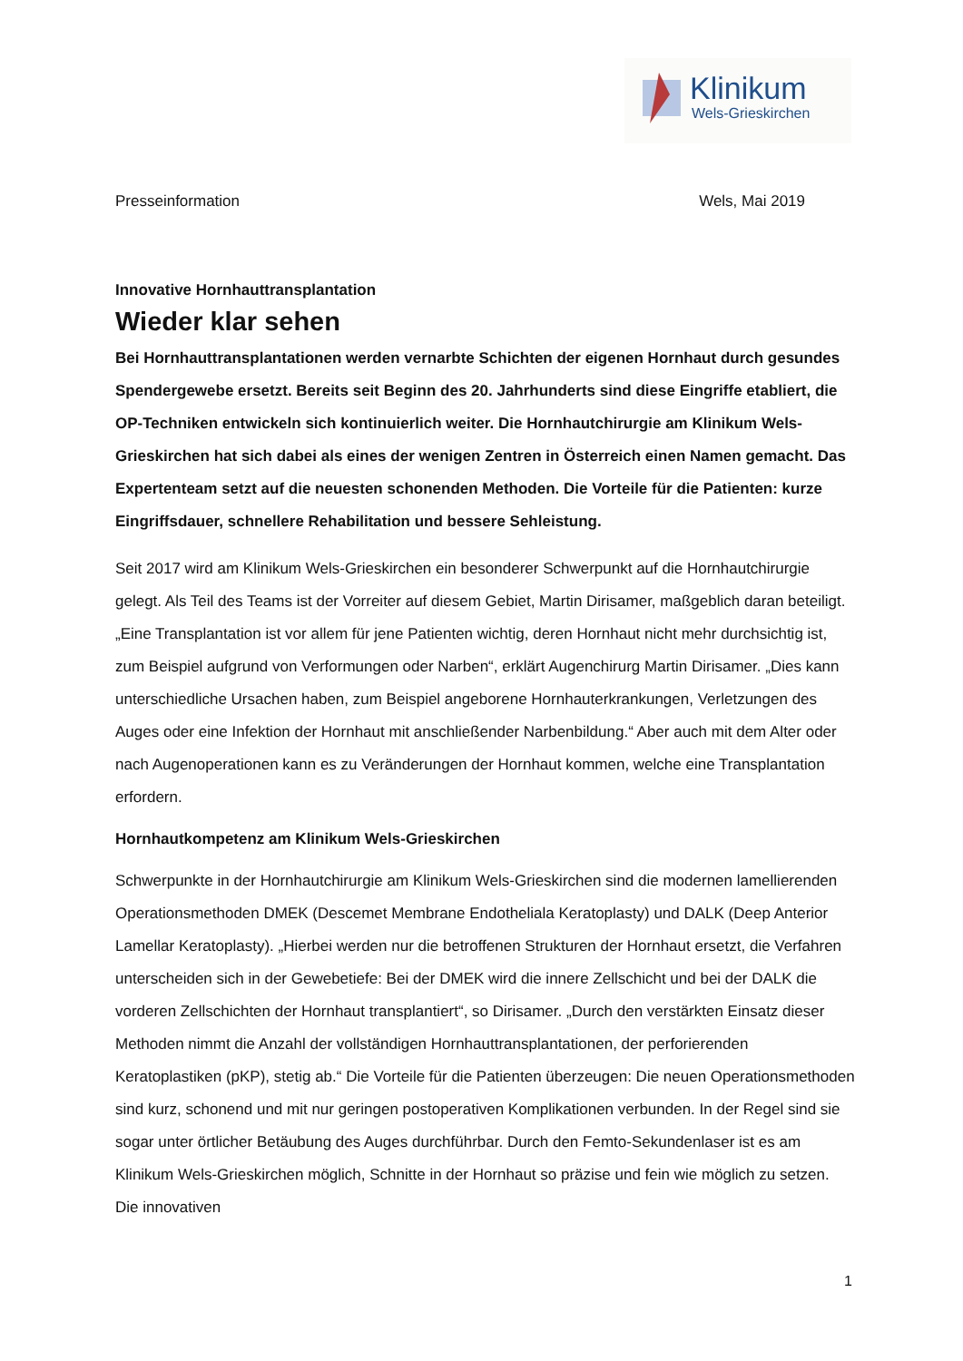Klinikum
Wels-Grieskirchen
Presseinformation Wels, Mai 2019
Innovative Hornhauttransplantation
Wieder klar sehen
Bei Hornhauttransplantationen werden vernarbte Schichten der eigenen Hornhaut durch gesundes Spendergewebe ersetzt. Bereits seit Beginn des 20. Jahrhunderts sind diese Eingriffe etabliert, die OP-Techniken entwickeln sich kontinuierlich weiter. Die Hornhautchirurgie am Klinikum Wels-Grieskirchen hat sich dabei als eines der wenigen Zentren in Österreich einen Namen gemacht. Das Expertenteam setzt auf die neuesten schonenden Methoden. Die Vorteile für die Patienten: kurze Eingriffsdauer, schnellere Rehabilitation und bessere Sehleistung.
Seit 2017 wird am Klinikum Wels-Grieskirchen ein besonderer Schwerpunkt auf die Hornhautchirurgie gelegt. Als Teil des Teams ist der Vorreiter auf diesem Gebiet, Martin Dirisamer, maßgeblich daran beteiligt. „Eine Transplantation ist vor allem für jene Patienten wichtig, deren Hornhaut nicht mehr durchsichtig ist, zum Beispiel aufgrund von Verformungen oder Narben“, erklärt Augenchirurg Martin Dirisamer. „Dies kann unterschiedliche Ursachen haben, zum Beispiel angeborene Hornhauterkrankungen, Verletzungen des Auges oder eine Infektion der Hornhaut mit anschließender Narbenbildung.“ Aber auch mit dem Alter oder nach Augenoperationen kann es zu Veränderungen der Hornhaut kommen, welche eine Transplantation erfordern.
Hornhautkompetenz am Klinikum Wels-Grieskirchen
Schwerpunkte in der Hornhautchirurgie am Klinikum Wels-Grieskirchen sind die modernen lamellierenden Operationsmethoden DMEK (Descemet Membrane Endotheliala Keratoplasty) und DALK (Deep Anterior Lamellar Keratoplasty). „Hierbei werden nur die betroffenen Strukturen der Hornhaut ersetzt, die Verfahren unterscheiden sich in der Gewebetiefe: Bei der DMEK wird die innere Zellschicht und bei der DALK die vorderen Zellschichten der Hornhaut transplantiert“, so Dirisamer. „Durch den verstärkten Einsatz dieser Methoden nimmt die Anzahl der vollständigen Hornhauttransplantationen, der perforierenden Keratoplastiken (pKP), stetig ab.“ Die Vorteile für die Patienten überzeugen: Die neuen Operationsmethoden sind kurz, schonend und mit nur geringen postoperativen Komplikationen verbunden. In der Regel sind sie sogar unter örtlicher Betäubung des Auges durchführbar. Durch den Femto-Sekundenlaser ist es am Klinikum Wels-Grieskirchen möglich, Schnitte in der Hornhaut so präzise und fein wie möglich zu setzen. Die innovativen
1